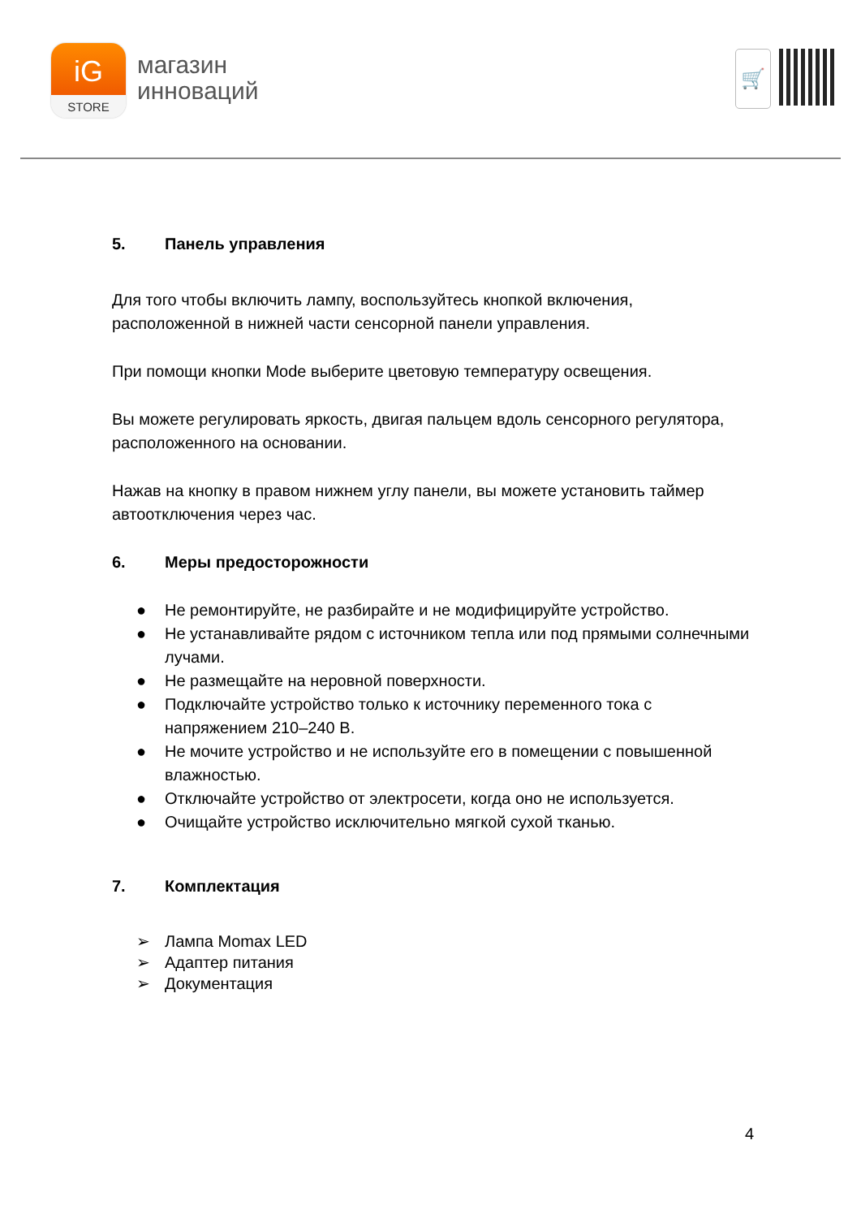iG
STORE
магазин
инноваций
🛒
5. Панель управления
Для того чтобы включить лампу, воспользуйтесь кнопкой включения, расположенной в нижней части сенсорной панели управления.
При помощи кнопки Mode выберите цветовую температуру освещения.
Вы можете регулировать яркость, двигая пальцем вдоль сенсорного регулятора, расположенного на основании.
Нажав на кнопку в правом нижнем углу панели, вы можете установить таймер автоотключения через час.
6. Меры предосторожности
● Не ремонтируйте, не разбирайте и не модифицируйте устройство.
● Не устанавливайте рядом с источником тепла или под прямыми солнечными лучами.
● Не размещайте на неровной поверхности.
● Подключайте устройство только к источнику переменного тока с напряжением 210–240 В.
● Не мочите устройство и не используйте его в помещении с повышенной влажностью.
● Отключайте устройство от электросети, когда оно не используется.
● Очищайте устройство исключительно мягкой сухой тканью.
7. Комплектация
➢ Лампа Momax LED
➢ Адаптер питания
➢ Документация
4